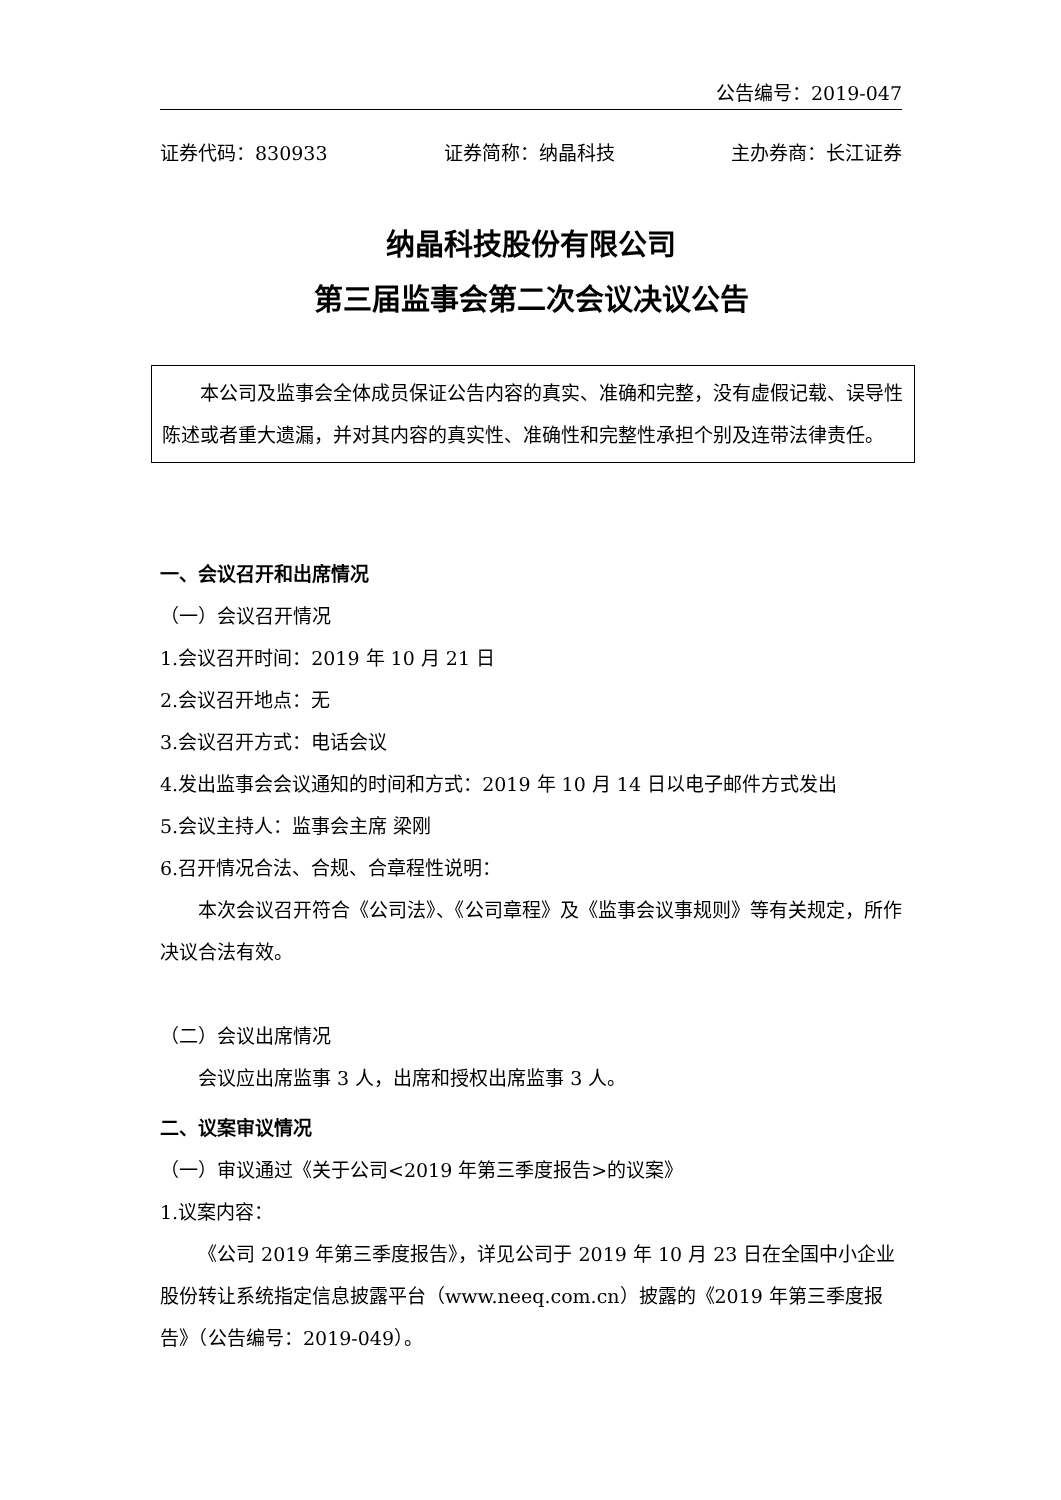公告编号：2019-047
证券代码：830933 证券简称：纳晶科技 主办券商：长江证券
纳晶科技股份有限公司
第三届监事会第二次会议决议公告
本公司及监事会全体成员保证公告内容的真实、准确和完整，没有虚假记载、误导性陈述或者重大遗漏，并对其内容的真实性、准确性和完整性承担个别及连带法律责任。
一、会议召开和出席情况
（一）会议召开情况
1.会议召开时间：2019 年 10 月 21 日
2.会议召开地点：无
3.会议召开方式：电话会议
4.发出监事会会议通知的时间和方式：2019 年 10 月 14 日以电子邮件方式发出
5.会议主持人：监事会主席 梁刚
6.召开情况合法、合规、合章程性说明：
本次会议召开符合《公司法》、《公司章程》及《监事会议事规则》等有关规定，所作决议合法有效。
（二）会议出席情况
会议应出席监事 3 人，出席和授权出席监事 3 人。
二、议案审议情况
（一）审议通过《关于公司<2019 年第三季度报告>的议案》
1.议案内容：
《公司 2019 年第三季度报告》，详见公司于 2019 年 10 月 23 日在全国中小企业股份转让系统指定信息披露平台（www.neeq.com.cn）披露的《2019 年第三季度报告》（公告编号：2019-049）。